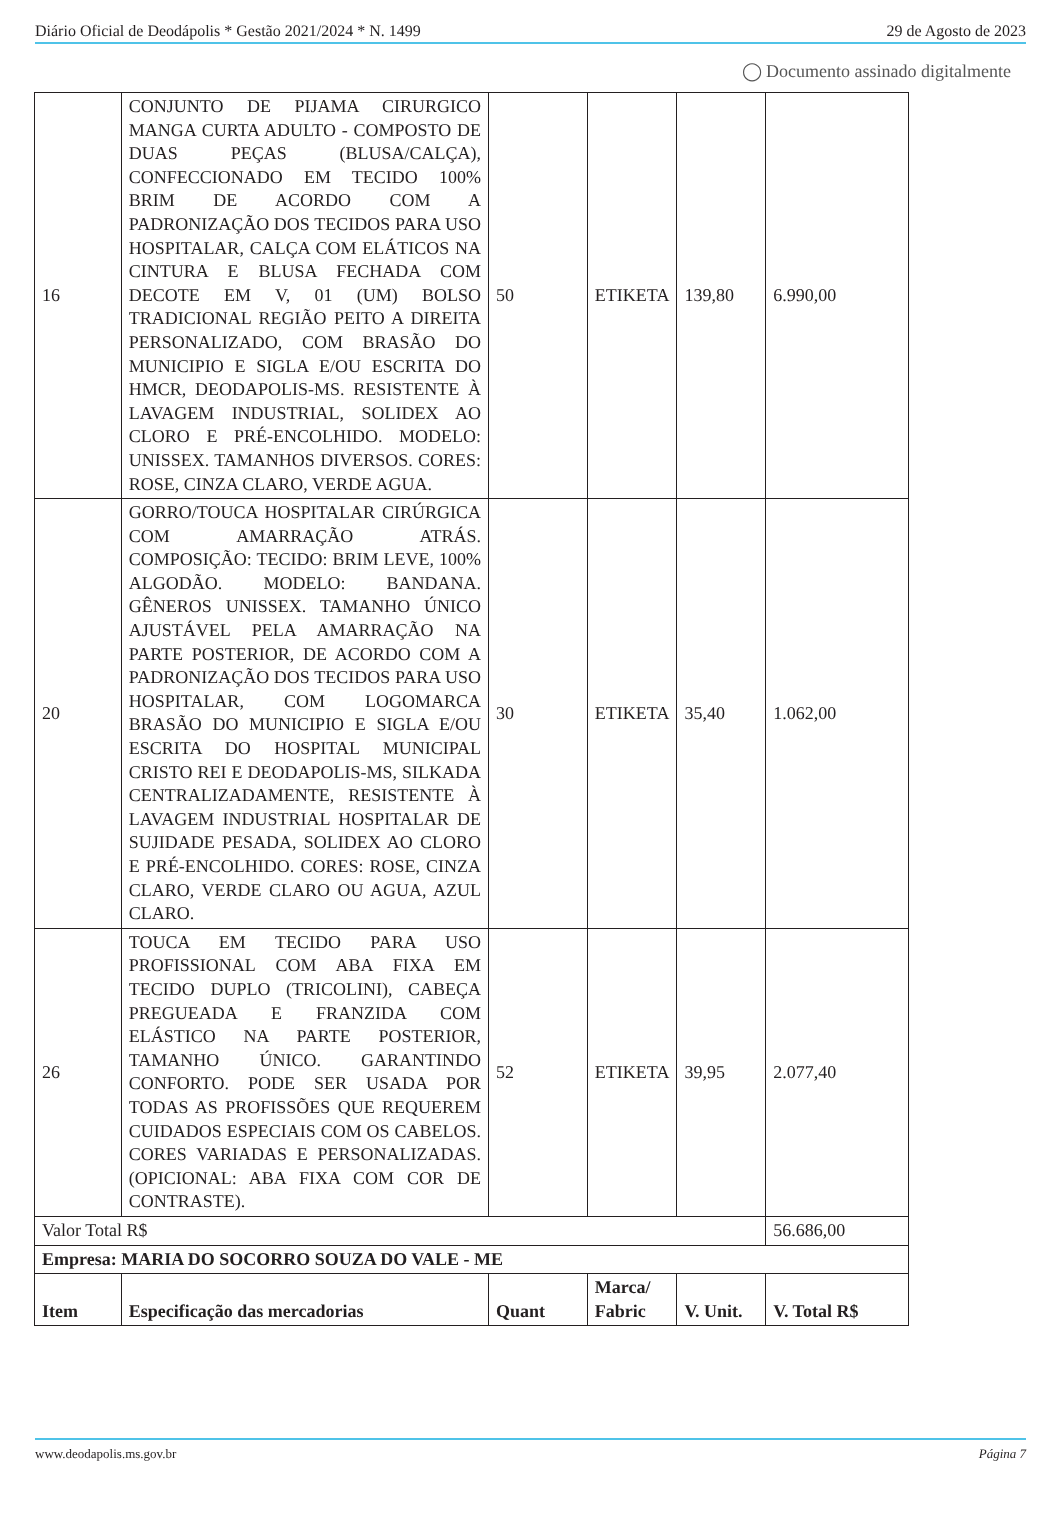Diário Oficial de Deodápolis * Gestão 2021/2024 * N. 1499 29 de Agosto de 2023
◯ Documento assinado digitalmente
| 16 | CONJUNTO DE PIJAMA CIRURGICO MANGA CURTA ADULTO - COMPOSTO DE DUAS PEÇAS (BLUSA/CALÇA), CONFECCIONADO EM TECIDO 100% BRIM DE ACORDO COM A PADRONIZAÇÃO DOS TECIDOS PARA USO HOSPITALAR, CALÇA COM ELÁTICOS NA CINTURA E BLUSA FECHADA COM DECOTE EM V, 01 (UM) BOLSO TRADICIONAL REGIÃO PEITO A DIREITA PERSONALIZADO, COM BRASÃO DO MUNICIPIO E SIGLA E/OU ESCRITA DO HMCR, DEODAPOLIS-MS. RESISTENTE À LAVAGEM INDUSTRIAL, SOLIDEX AO CLORO E PRÉ-ENCOLHIDO. MODELO: UNISSEX. TAMANHOS DIVERSOS. CORES: ROSE, CINZA CLARO, VERDE AGUA. | 50 | ETIKETA | 139,80 | 6.990,00 |
| 20 | GORRO/TOUCA HOSPITALAR CIRÚRGICA COM AMARRAÇÃO ATRÁS. COMPOSIÇÃO: TECIDO: BRIM LEVE, 100% ALGODÃO. MODELO: BANDANA. GÊNEROS UNISSEX. TAMANHO ÚNICO AJUSTÁVEL PELA AMARRAÇÃO NA PARTE POSTERIOR, DE ACORDO COM A PADRONIZAÇÃO DOS TECIDOS PARA USO HOSPITALAR, COM LOGOMARCA BRASÃO DO MUNICIPIO E SIGLA E/OU ESCRITA DO HOSPITAL MUNICIPAL CRISTO REI E DEODAPOLIS-MS, SILKADA CENTRALIZADAMENTE, RESISTENTE À LAVAGEM INDUSTRIAL HOSPITALAR DE SUJIDADE PESADA, SOLIDEX AO CLORO E PRÉ-ENCOLHIDO. CORES: ROSE, CINZA CLARO, VERDE CLARO OU AGUA, AZUL CLARO. | 30 | ETIKETA | 35,40 | 1.062,00 |
| 26 | TOUCA EM TECIDO PARA USO PROFISSIONAL COM ABA FIXA EM TECIDO DUPLO (TRICOLINI), CABEÇA PREGUEADA E FRANZIDA COM ELÁSTICO NA PARTE POSTERIOR, TAMANHO ÚNICO. GARANTINDO CONFORTO. PODE SER USADA POR TODAS AS PROFISSÕES QUE REQUEREM CUIDADOS ESPECIAIS COM OS CABELOS. CORES VARIADAS E PERSONALIZADAS. (OPICIONAL: ABA FIXA COM COR DE CONTRASTE). | 52 | ETIKETA | 39,95 | 2.077,40 |
| Valor Total R$ | | | | | 56.686,00 |
| Empresa: MARIA DO SOCORRO SOUZA DO VALE - ME | | | | | |
| Item | Especificação das mercadorias | Quant | Marca/ Fabric | V. Unit. | V. Total R$ |
www.deodapolis.ms.gov.br Página 7